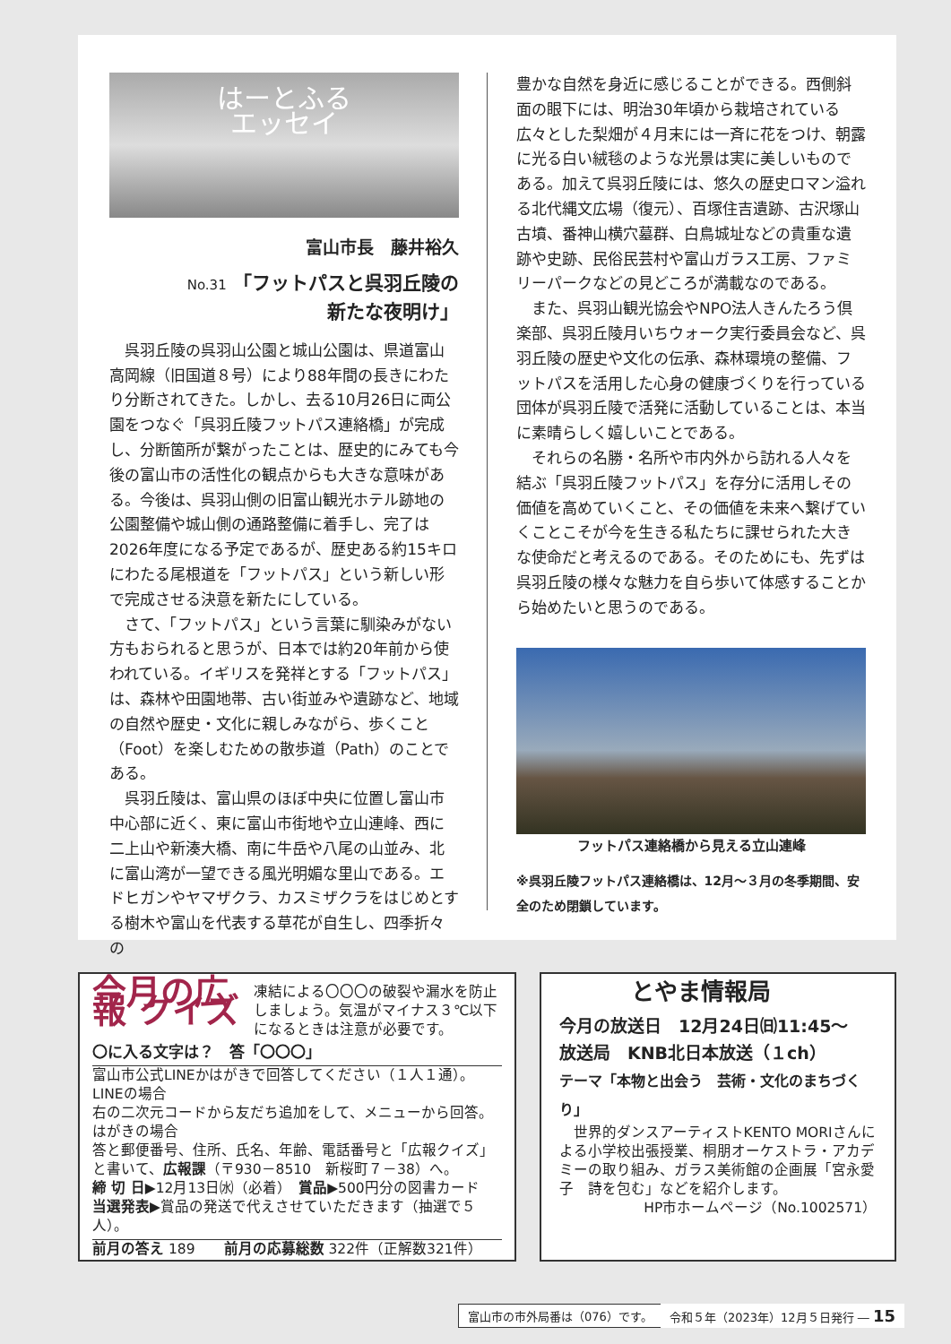はーとふる
エッセイ
富山市長　藤井裕久
No.31 「フットパスと呉羽丘陵の
新たな夜明け」
呉羽丘陵の呉羽山公園と城山公園は、県道富山高岡線（旧国道８号）により88年間の長きにわたり分断されてきた。しかし、去る10月26日に両公園をつなぐ「呉羽丘陵フットパス連絡橋」が完成し、分断箇所が繋がったことは、歴史的にみても今後の富山市の活性化の観点からも大きな意味がある。今後は、呉羽山側の旧富山観光ホテル跡地の公園整備や城山側の通路整備に着手し、完了は2026年度になる予定であるが、歴史ある約15キロにわたる尾根道を「フットパス」という新しい形で完成させる決意を新たにしている。
さて、「フットパス」という言葉に馴染みがない方もおられると思うが、日本では約20年前から使われている。イギリスを発祥とする「フットパス」は、森林や田園地帯、古い街並みや遺跡など、地域の自然や歴史・文化に親しみながら、歩くこと（Foot）を楽しむための散歩道（Path）のことである。
呉羽丘陵は、富山県のほぼ中央に位置し富山市中心部に近く、東に富山市街地や立山連峰、西に二上山や新湊大橋、南に牛岳や八尾の山並み、北に富山湾が一望できる風光明媚な里山である。エドヒガンやヤマザクラ、カスミザクラをはじめとする樹木や富山を代表する草花が自生し、四季折々の
豊かな自然を身近に感じることができる。西側斜面の眼下には、明治30年頃から栽培されている広々とした梨畑が４月末には一斉に花をつけ、朝露に光る白い絨毯のような光景は実に美しいものである。加えて呉羽丘陵には、悠久の歴史ロマン溢れる北代縄文広場（復元）、百塚住吉遺跡、古沢塚山古墳、番神山横穴墓群、白鳥城址などの貴重な遺跡や史跡、民俗民芸村や富山ガラス工房、ファミリーパークなどの見どころが満載なのである。
また、呉羽山観光協会やNPO法人きんたろう倶楽部、呉羽丘陵月いちウォーク実行委員会など、呉羽丘陵の歴史や文化の伝承、森林環境の整備、フットパスを活用した心身の健康づくりを行っている団体が呉羽丘陵で活発に活動していることは、本当に素晴らしく嬉しいことである。
それらの名勝・名所や市内外から訪れる人々を結ぶ「呉羽丘陵フットパス」を存分に活用しその価値を高めていくこと、その価値を未来へ繋げていくことこそが今を生きる私たちに課せられた大きな使命だと考えるのである。そのためにも、先ずは呉羽丘陵の様々な魅力を自ら歩いて体感することから始めたいと思うのである。
フットパス連絡橋から見える立山連峰
※呉羽丘陵フットパス連絡橋は、12月～３月の冬季期間、安全のため閉鎖しています。
今月の広報 クイズ
凍結による〇〇〇の破裂や漏水を防止しましょう。気温がマイナス３℃以下になるときは注意が必要です。
〇に入る文字は？　答「〇〇〇」
富山市公式LINEかはがきで回答してください（１人１通）。
LINEの場合
右の二次元コードから友だち追加をして、メニューから回答。
はがきの場合
答と郵便番号、住所、氏名、年齢、電話番号と「広報クイズ」と書いて、広報課（〒930－8510　新桜町７－38）へ。
締 切 日▶12月13日㈬（必着）　賞品▶500円分の図書カード
当選発表▶賞品の発送で代えさせていただきます（抽選で５人）。
前月の答え 189　　前月の応募総数 322件（正解数321件）
とやま情報局
今月の放送日　12月24日㈰11:45～
放送局　KNB北日本放送（１ch）
テーマ「本物と出会う　芸術・文化のまちづくり」
世界的ダンスアーティストKENTO MORIさんによる小学校出張授業、桐朋オーケストラ・アカデミーの取り組み、ガラス美術館の企画展「宮永愛子　詩を包む」などを紹介します。
HP市ホームページ（No.1002571）
富山市の市外局番は（076）です。
令和５年（2023年）12月５日発行 ― 15